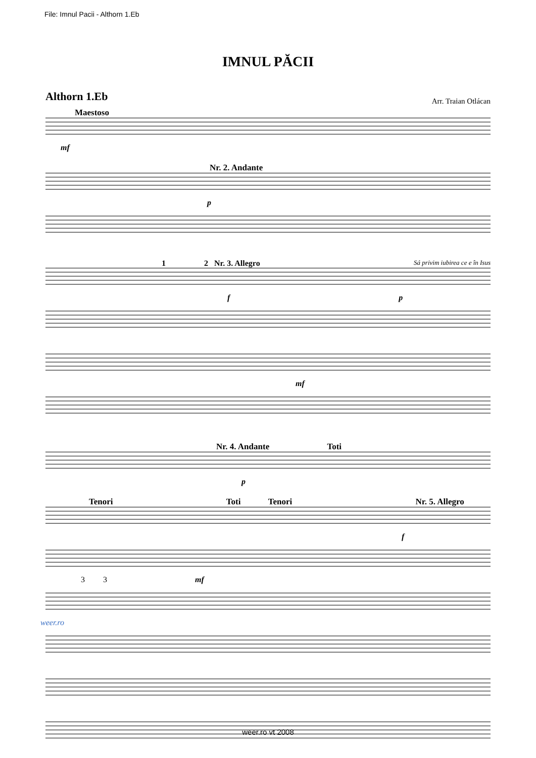File: Imnul Pacii - Althorn 1.Eb
IMNUL PĂCII
Althorn 1.Eb
Arr. Traian Otlácan
Maestoso
mf
Nr. 2. Andante
p
1 2 Nr. 3. Allegro Sá privim iubirea ce e în Isus
f p
mf
Nr. 4. Andante Toti
p
Tenori Toti Tenori Nr. 5. Allegro
f
3 3 mf
weer.ro
weer.ro vt 2008